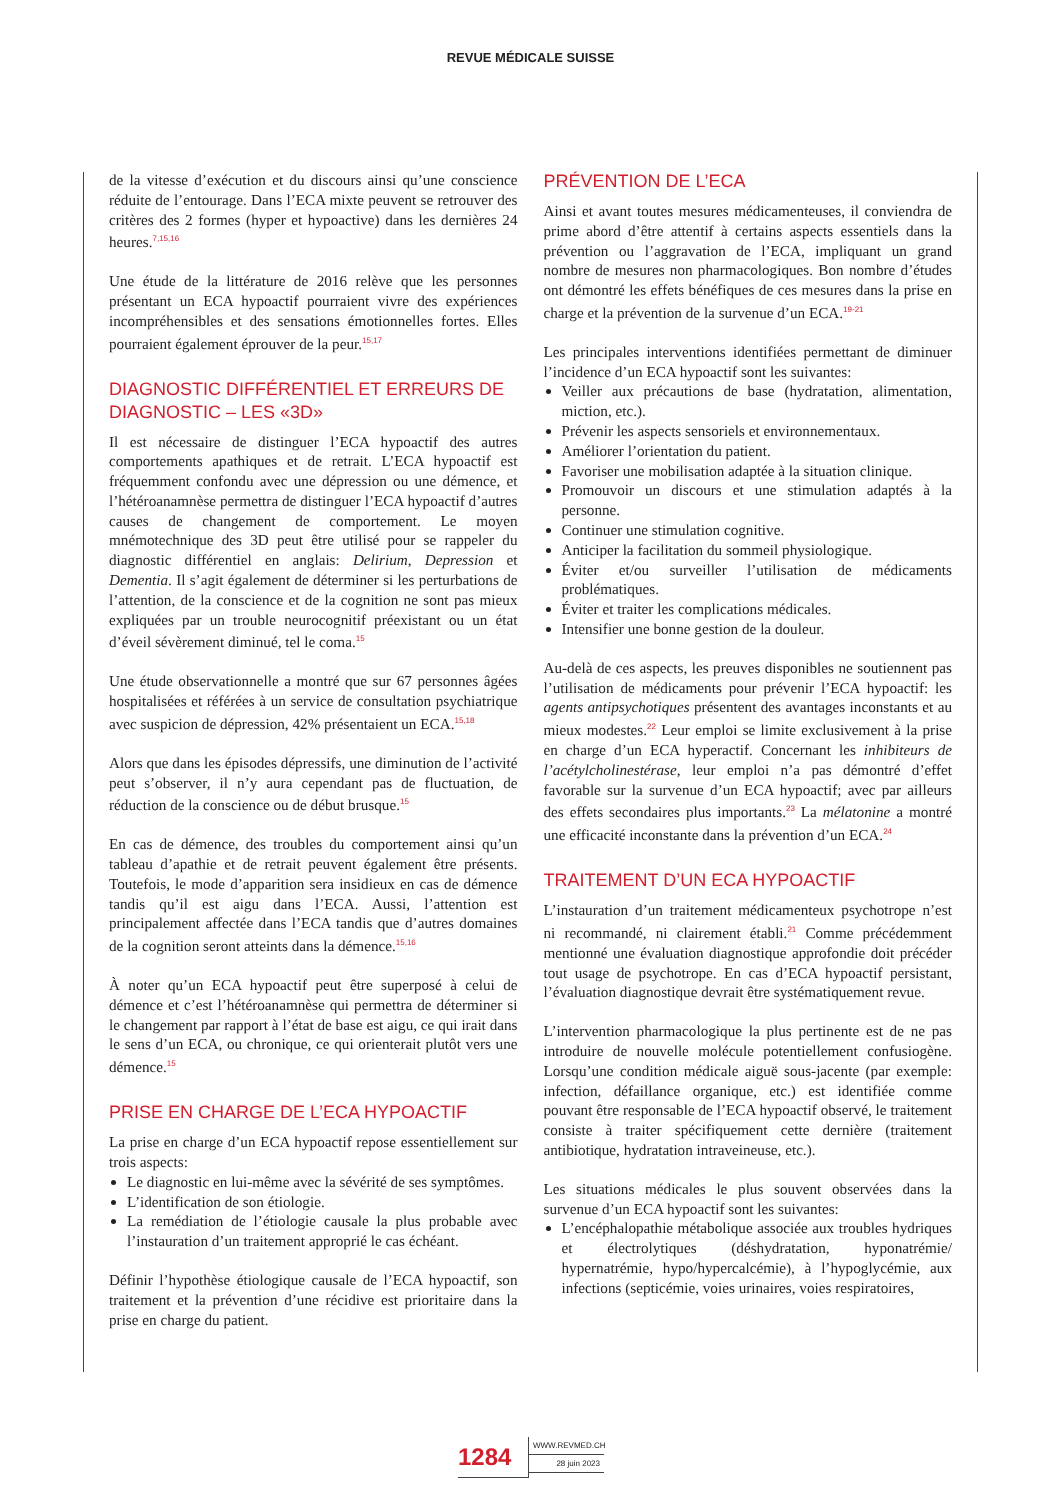REVUE MÉDICALE SUISSE
de la vitesse d’exécution et du discours ainsi qu’une conscience réduite de l’entourage. Dans l’ECA mixte peuvent se retrouver des critères des 2 formes (hyper et hypoactive) dans les dernières 24 heures.<sup>7,15,16</sup>
Une étude de la littérature de 2016 relève que les personnes présentant un ECA hypoactif pourraient vivre des expériences incompréhensibles et des sensations émotionnelles fortes. Elles pourraient également éprouver de la peur.<sup>15,17</sup>
DIAGNOSTIC DIFFÉRENTIEL ET ERREURS DE DIAGNOSTIC – LES «3D»
Il est nécessaire de distinguer l’ECA hypoactif des autres comportements apathiques et de retrait. L’ECA hypoactif est fréquemment confondu avec une dépression ou une démence, et l’hétéroanamnèse permettra de distinguer l’ECA hypoactif d’autres causes de changement de comportement. Le moyen mnémotechnique des 3D peut être utilisé pour se rappeler du diagnostic différentiel en anglais: Delirium, Depression et Dementia. Il s’agit également de déterminer si les perturbations de l’attention, de la conscience et de la cognition ne sont pas mieux expliquées par un trouble neurocognitif préexistant ou un état d’éveil sévèrement diminué, tel le coma.<sup>15</sup>
Une étude observationnelle a montré que sur 67 personnes âgées hospitalisées et référées à un service de consultation psychiatrique avec suspicion de dépression, 42% présentaient un ECA.<sup>15,18</sup>
Alors que dans les épisodes dépressifs, une diminution de l’activité peut s’observer, il n’y aura cependant pas de fluctuation, de réduction de la conscience ou de début brusque.<sup>15</sup>
En cas de démence, des troubles du comportement ainsi qu’un tableau d’apathie et de retrait peuvent également être présents. Toutefois, le mode d’apparition sera insidieux en cas de démence tandis qu’il est aigu dans l’ECA. Aussi, l’attention est principalement affectée dans l’ECA tandis que d’autres domaines de la cognition seront atteints dans la démence.<sup>15,16</sup>
À noter qu’un ECA hypoactif peut être superposé à celui de démence et c’est l’hétéroanamnèse qui permettra de déterminer si le changement par rapport à l’état de base est aigu, ce qui irait dans le sens d’un ECA, ou chronique, ce qui orienterait plutôt vers une démence.<sup>15</sup>
PRISE EN CHARGE DE L’ECA HYPOACTIF
La prise en charge d’un ECA hypoactif repose essentiellement sur trois aspects:
Le diagnostic en lui-même avec la sévérité de ses symptômes.
L’identification de son étiologie.
La remédiation de l’étiologie causale la plus probable avec l’instauration d’un traitement approprié le cas échéant.
Définir l’hypothèse étiologique causale de l’ECA hypoactif, son traitement et la prévention d’une récidive est prioritaire dans la prise en charge du patient.
PRÉVENTION DE L’ECA
Ainsi et avant toutes mesures médicamenteuses, il conviendra de prime abord d’être attentif à certains aspects essentiels dans la prévention ou l’aggravation de l’ECA, impliquant un grand nombre de mesures non pharmacologiques. Bon nombre d’études ont démontré les effets bénéfiques de ces mesures dans la prise en charge et la prévention de la survenue d’un ECA.<sup>19-21</sup>
Les principales interventions identifiées permettant de diminuer l’incidence d’un ECA hypoactif sont les suivantes:
Veiller aux précautions de base (hydratation, alimentation, miction, etc.).
Prévenir les aspects sensoriels et environnementaux.
Améliorer l’orientation du patient.
Favoriser une mobilisation adaptée à la situation clinique.
Promouvoir un discours et une stimulation adaptés à la personne.
Continuer une stimulation cognitive.
Anticiper la facilitation du sommeil physiologique.
Éviter et/ou surveiller l’utilisation de médicaments problématiques.
Éviter et traiter les complications médicales.
Intensifier une bonne gestion de la douleur.
Au-delà de ces aspects, les preuves disponibles ne soutiennent pas l’utilisation de médicaments pour prévenir l’ECA hypoactif: les agents antipsychotiques présentent des avantages inconstants et au mieux modestes.<sup>22</sup> Leur emploi se limite exclusivement à la prise en charge d’un ECA hyperactif. Concernant les inhibiteurs de l’acétylcholinestérase, leur emploi n’a pas démontré d’effet favorable sur la survenue d’un ECA hypoactif; avec par ailleurs des effets secondaires plus importants.<sup>23</sup> La mélatonine a montré une efficacité inconstante dans la prévention d’un ECA.<sup>24</sup>
TRAITEMENT D’UN ECA HYPOACTIF
L’instauration d’un traitement médicamenteux psychotrope n’est ni recommandé, ni clairement établi.<sup>21</sup> Comme précédemment mentionné une évaluation diagnostique approfondie doit précéder tout usage de psychotrope. En cas d’ECA hypoactif persistant, l’évaluation diagnostique devrait être systématiquement revue.
L’intervention pharmacologique la plus pertinente est de ne pas introduire de nouvelle molécule potentiellement confusiogène. Lorsqu’une condition médicale aiguë sous-jacente (par exemple: infection, défaillance organique, etc.) est identifiée comme pouvant être responsable de l’ECA hypoactif observé, le traitement consiste à traiter spécifiquement cette dernière (traitement antibiotique, hydratation intraveineuse, etc.).
Les situations médicales le plus souvent observées dans la survenue d’un ECA hypoactif sont les suivantes:
L’encéphalopathie métabolique associée aux troubles hydriques et électrolytiques (déshydratation, hyponatrémie/ hypernatrémie, hypo/hypercalcémie), à l’hypoglycémie, aux infections (septicémie, voies urinaires, voies respiratoires,
1284
WWW.REVMED.CH
28 juin 2023